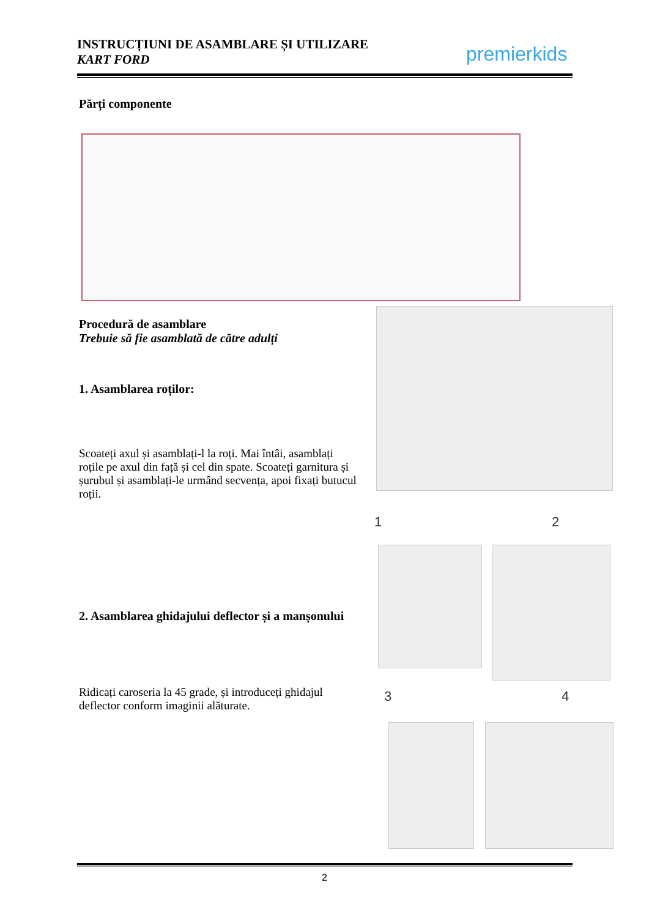INSTRUCȚIUNI DE ASAMBLARE ȘI UTILIZARE
KART FORD
premierkids
Părți componente
Procedură de asamblare
Trebuie să fie asamblată de către adulți
1. Asamblarea roților:
Scoateți axul și asamblați-l la roți. Mai întâi, asamblați roțile pe axul din față și cel din spate. Scoateți garnitura și șurubul și asamblați-le urmând secvența, apoi fixați butucul roții.
2. Asamblarea ghidajului deflector și a manșonului
Ridicați caroseria la 45 grade, și introduceți ghidajul deflector conform imaginii alăturate.
1 2
3 4
2